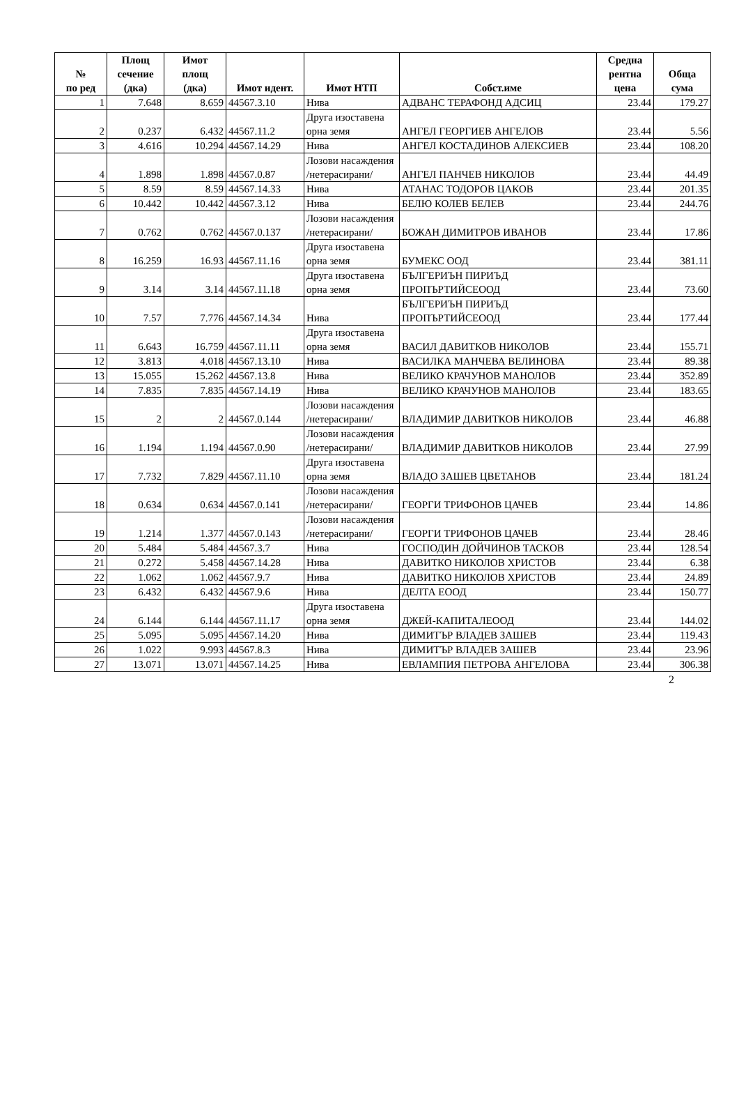| № по ред | Площ сечение (дка) | Имот площ (дка) | Имот идент. | Имот НТП | Собст.име | Средна рентна цена | Обща сума |
| --- | --- | --- | --- | --- | --- | --- | --- |
| 1 | 7.648 | 8.659 | 44567.3.10 | Нива | АДВАНС ТЕРАФОНД АДСИЦ | 23.44 | 179.27 |
| 2 | 0.237 | 6.432 | 44567.11.2 | Друга изоставена орна земя | АНГЕЛ ГЕОРГИЕВ АНГЕЛОВ | 23.44 | 5.56 |
| 3 | 4.616 | 10.294 | 44567.14.29 | Нива | АНГЕЛ КОСТАДИНОВ АЛЕКСИЕВ | 23.44 | 108.20 |
| 4 | 1.898 | 1.898 | 44567.0.87 | Лозови насаждения /нетерасирани/ | АНГЕЛ ПАНЧЕВ НИКОЛОВ | 23.44 | 44.49 |
| 5 | 8.59 | 8.59 | 44567.14.33 | Нива | АТАНАС ТОДОРОВ ЦАКОВ | 23.44 | 201.35 |
| 6 | 10.442 | 10.442 | 44567.3.12 | Нива | БЕЛЮ КОЛЕВ БЕЛЕВ | 23.44 | 244.76 |
| 7 | 0.762 | 0.762 | 44567.0.137 | Лозови насаждения /нетерасирани/ | БОЖАН ДИМИТРОВ ИВАНОВ | 23.44 | 17.86 |
| 8 | 16.259 | 16.93 | 44567.11.16 | Друга изоставена орна земя | БУМЕКС ООД | 23.44 | 381.11 |
| 9 | 3.14 | 3.14 | 44567.11.18 | Друга изоставена орна земя | БЪЛГЕРИЪН ПИРИЪД ПРОПЪРТИЙСЕООД | 23.44 | 73.60 |
| 10 | 7.57 | 7.776 | 44567.14.34 | Нива | БЪЛГЕРИЪН ПИРИЪД ПРОПЪРТИЙСЕООД | 23.44 | 177.44 |
| 11 | 6.643 | 16.759 | 44567.11.11 | Друга изоставена орна земя | ВАСИЛ ДАВИТКОВ НИКОЛОВ | 23.44 | 155.71 |
| 12 | 3.813 | 4.018 | 44567.13.10 | Нива | ВАСИЛКА МАНЧЕВА ВЕЛИНОВА | 23.44 | 89.38 |
| 13 | 15.055 | 15.262 | 44567.13.8 | Нива | ВЕЛИКО КРАЧУНОВ МАНОЛОВ | 23.44 | 352.89 |
| 14 | 7.835 | 7.835 | 44567.14.19 | Нива | ВЕЛИКО КРАЧУНОВ МАНОЛОВ | 23.44 | 183.65 |
| 15 | 2 | 2 | 44567.0.144 | Лозови насаждения /нетерасирани/ | ВЛАДИМИР ДАВИТКОВ НИКОЛОВ | 23.44 | 46.88 |
| 16 | 1.194 | 1.194 | 44567.0.90 | Лозови насаждения /нетерасирани/ | ВЛАДИМИР ДАВИТКОВ НИКОЛОВ | 23.44 | 27.99 |
| 17 | 7.732 | 7.829 | 44567.11.10 | Друга изоставена орна земя | ВЛАДО ЗАШЕВ ЦВЕТАНОВ | 23.44 | 181.24 |
| 18 | 0.634 | 0.634 | 44567.0.141 | Лозови насаждения /нетерасирани/ | ГЕОРГИ ТРИФОНОВ ЦАЧЕВ | 23.44 | 14.86 |
| 19 | 1.214 | 1.377 | 44567.0.143 | Лозови насаждения /нетерасирани/ | ГЕОРГИ ТРИФОНОВ ЦАЧЕВ | 23.44 | 28.46 |
| 20 | 5.484 | 5.484 | 44567.3.7 | Нива | ГОСПОДИН ДОЙЧИНОВ ТАСКОВ | 23.44 | 128.54 |
| 21 | 0.272 | 5.458 | 44567.14.28 | Нива | ДАВИТКО НИКОЛОВ ХРИСТОВ | 23.44 | 6.38 |
| 22 | 1.062 | 1.062 | 44567.9.7 | Нива | ДАВИТКО НИКОЛОВ ХРИСТОВ | 23.44 | 24.89 |
| 23 | 6.432 | 6.432 | 44567.9.6 | Нива | ДЕЛТА ЕООД | 23.44 | 150.77 |
| 24 | 6.144 | 6.144 | 44567.11.17 | Друга изоставена орна земя | ДЖЕЙ-КАПИТАЛЕООД | 23.44 | 144.02 |
| 25 | 5.095 | 5.095 | 44567.14.20 | Нива | ДИМИТЪР ВЛАДЕВ ЗАШЕВ | 23.44 | 119.43 |
| 26 | 1.022 | 9.993 | 44567.8.3 | Нива | ДИМИТЪР ВЛАДЕВ ЗАШЕВ | 23.44 | 23.96 |
| 27 | 13.071 | 13.071 | 44567.14.25 | Нива | ЕВЛАМПИЯ ПЕТРОВА АНГЕЛОВА | 23.44 | 306.38 |
2